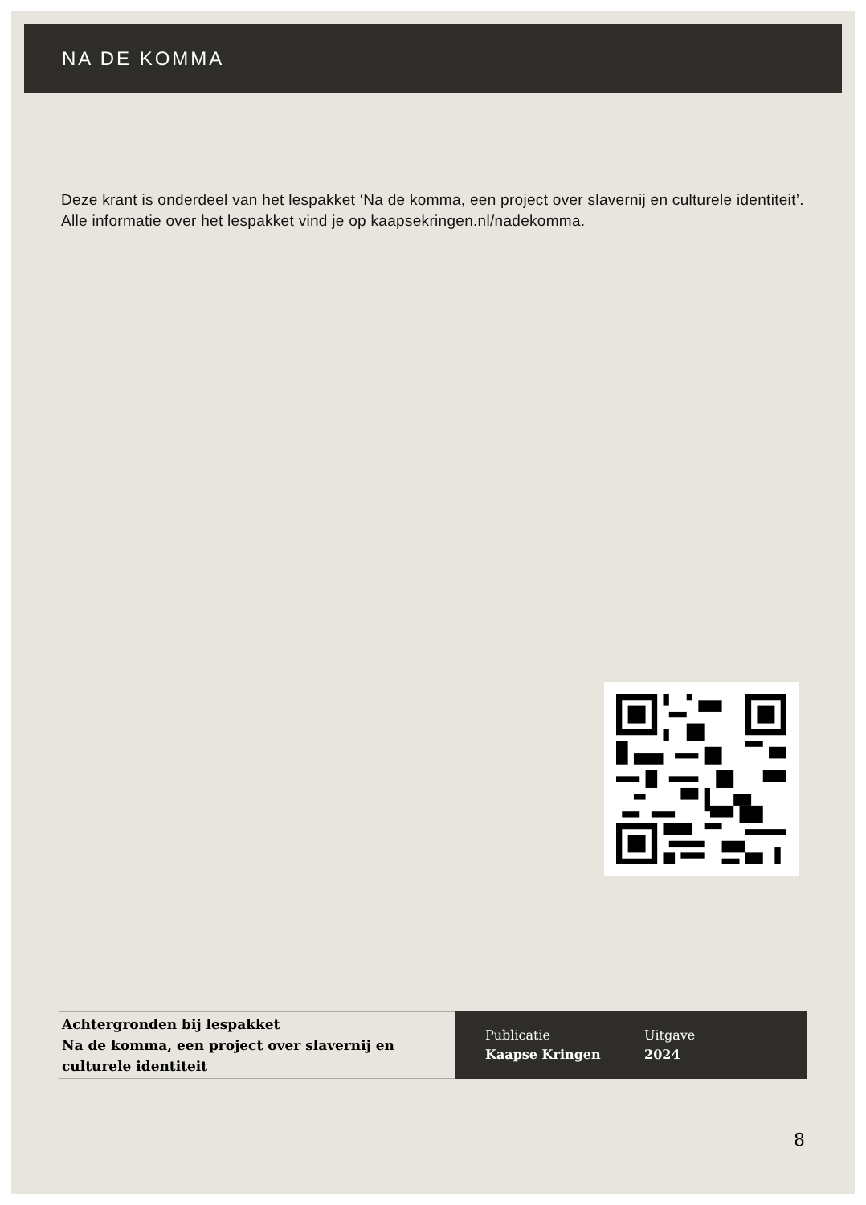NA DE KOMMA
Deze krant is onderdeel van het lespakket ‘Na de komma, een project over slavernij en culturele identiteit’. Alle informatie over het lespakket vind je op kaapsekringen.nl/nadekomma.
Achtergronden bij lespakket
Na de komma, een project over slavernij en culturele identiteit
Publicatie
Kaapse Kringen
Uitgave
2024
8